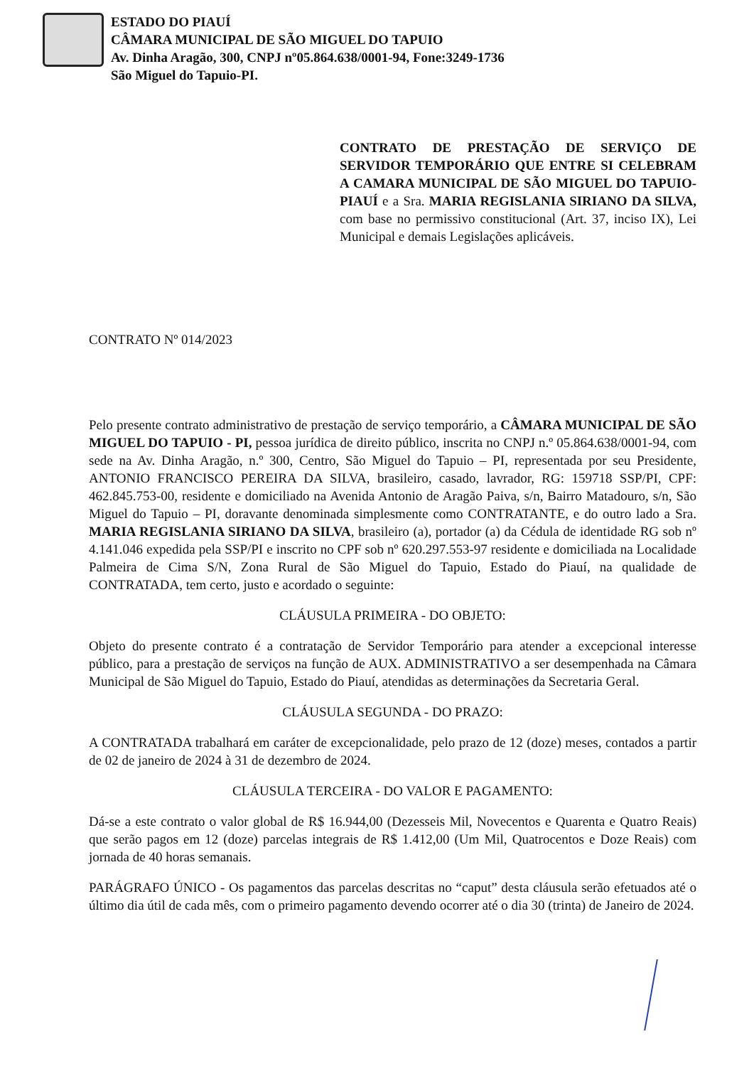ESTADO DO PIAUÍ
CÂMARA MUNICIPAL DE SÃO MIGUEL DO TAPUIO
Av. Dinha Aragão, 300, CNPJ nº05.864.638/0001-94, Fone:3249-1736
São Miguel do Tapuio-PI.
CONTRATO DE PRESTAÇÃO DE SERVIÇO DE SERVIDOR TEMPORÁRIO QUE ENTRE SI CELEBRAM A CAMARA MUNICIPAL DE SÃO MIGUEL DO TAPUIO- PIAUÍ e a Sra. MARIA REGISLANIA SIRIANO DA SILVA, com base no permissivo constitucional (Art. 37, inciso IX), Lei Municipal e demais Legislações aplicáveis.
CONTRATO Nº 014/2023
Pelo presente contrato administrativo de prestação de serviço temporário, a CÂMARA MUNICIPAL DE SÃO MIGUEL DO TAPUIO - PI, pessoa jurídica de direito público, inscrita no CNPJ n.º 05.864.638/0001-94, com sede na Av. Dinha Aragão, n.º 300, Centro, São Miguel do Tapuio – PI, representada por seu Presidente, ANTONIO FRANCISCO PEREIRA DA SILVA, brasileiro, casado, lavrador, RG: 159718 SSP/PI, CPF: 462.845.753-00, residente e domiciliado na Avenida Antonio de Aragão Paiva, s/n, Bairro Matadouro, s/n, São Miguel do Tapuio – PI, doravante denominada simplesmente como CONTRATANTE, e do outro lado a Sra. MARIA REGISLANIA SIRIANO DA SILVA, brasileiro (a), portador (a) da Cédula de identidade RG sob nº 4.141.046 expedida pela SSP/PI e inscrito no CPF sob nº 620.297.553-97 residente e domiciliada na Localidade Palmeira de Cima S/N, Zona Rural de São Miguel do Tapuio, Estado do Piauí, na qualidade de CONTRATADA, tem certo, justo e acordado o seguinte:
CLÁUSULA PRIMEIRA - DO OBJETO:
Objeto do presente contrato é a contratação de Servidor Temporário para atender a excepcional interesse público, para a prestação de serviços na função de AUX. ADMINISTRATIVO a ser desempenhada na Câmara Municipal de São Miguel do Tapuio, Estado do Piauí, atendidas as determinações da Secretaria Geral.
CLÁUSULA SEGUNDA - DO PRAZO:
A CONTRATADA trabalhará em caráter de excepcionalidade, pelo prazo de 12 (doze) meses, contados a partir de 02 de janeiro de 2024 à 31 de dezembro de 2024.
CLÁUSULA TERCEIRA - DO VALOR E PAGAMENTO:
Dá-se a este contrato o valor global de R$ 16.944,00 (Dezesseis Mil, Novecentos e Quarenta e Quatro Reais) que serão pagos em 12 (doze) parcelas integrais de R$ 1.412,00 (Um Mil, Quatrocentos e Doze Reais) com jornada de 40 horas semanais.
PARÁGRAFO ÚNICO - Os pagamentos das parcelas descritas no “caput” desta cláusula serão efetuados até o último dia útil de cada mês, com o primeiro pagamento devendo ocorrer até o dia 30 (trinta) de Janeiro de 2024.